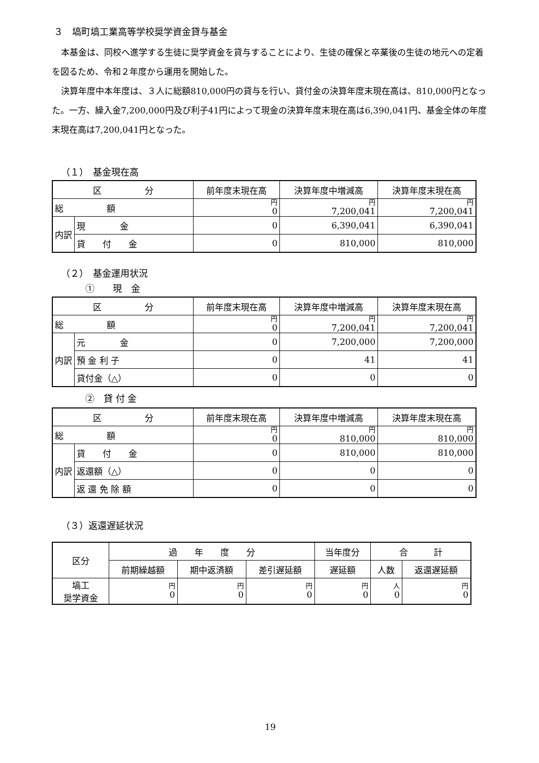３　塙町塙工業高等学校奨学資金貸与基金
本基金は、同校へ進学する生徒に奨学資金を貸与することにより、生徒の確保と卒業後の生徒の地元への定着を図るため、令和２年度から運用を開始した。
決算年度中本年度は、３人に総額810,000円の貸与を行い、貸付金の決算年度末現在高は、810,000円となった。一方、繰入金7,200,000円及び利子41円によって現金の決算年度末現在高は6,390,041円、基金全体の年度末現在高は7,200,041円となった。
（１）　基金現在高
| 区 分 | | 前年度末現在高 | 決算年度中増減高 | 決算年度末現在高 |
| --- | --- | --- | --- | --- |
| 総 額 | | 円 0 | 円 7,200,041 | 円 7,200,041 |
| 内訳 | 現 金 | 0 | 6,390,041 | 6,390,041 |
| | 貸 付 金 | 0 | 810,000 | 810,000 |
（２）　基金運用状況
①　　現　金
| 区 分 | | 前年度末現在高 | 決算年度中増減高 | 決算年度末現在高 |
| --- | --- | --- | --- | --- |
| 総 額 | | 円 0 | 円 7,200,041 | 円 7,200,041 |
| 内訳 | 元 金 | 0 | 7,200,000 | 7,200,000 |
| | 預 金 利 子 | 0 | 41 | 41 |
| | 貸付金（△） | 0 | 0 | 0 |
②　貸 付 金
| 区 分 | | 前年度末現在高 | 決算年度中増減高 | 決算年度末現在高 |
| --- | --- | --- | --- | --- |
| 総 額 | | 円 0 | 円 810,000 | 円 810,000 |
| 内訳 | 貸 付 金 | 0 | 810,000 | 810,000 |
| | 返還額（△） | 0 | 0 | 0 |
| | 返 還 免 除 額 | 0 | 0 | 0 |
（３）返還遅延状況
| 区分 | 過 年 度 分 | | | 当年度分 | 合 計 | |
| --- | --- | --- | --- | --- | --- | --- |
| | 前期繰越額 | 期中返済額 | 差引遅延額 | 遅延額 | 人数 | 返還遅延額 |
| 塙工 奨学資金 | 円 0 | 円 0 | 円 0 | 円 0 | 人 0 | 円 0 |
19